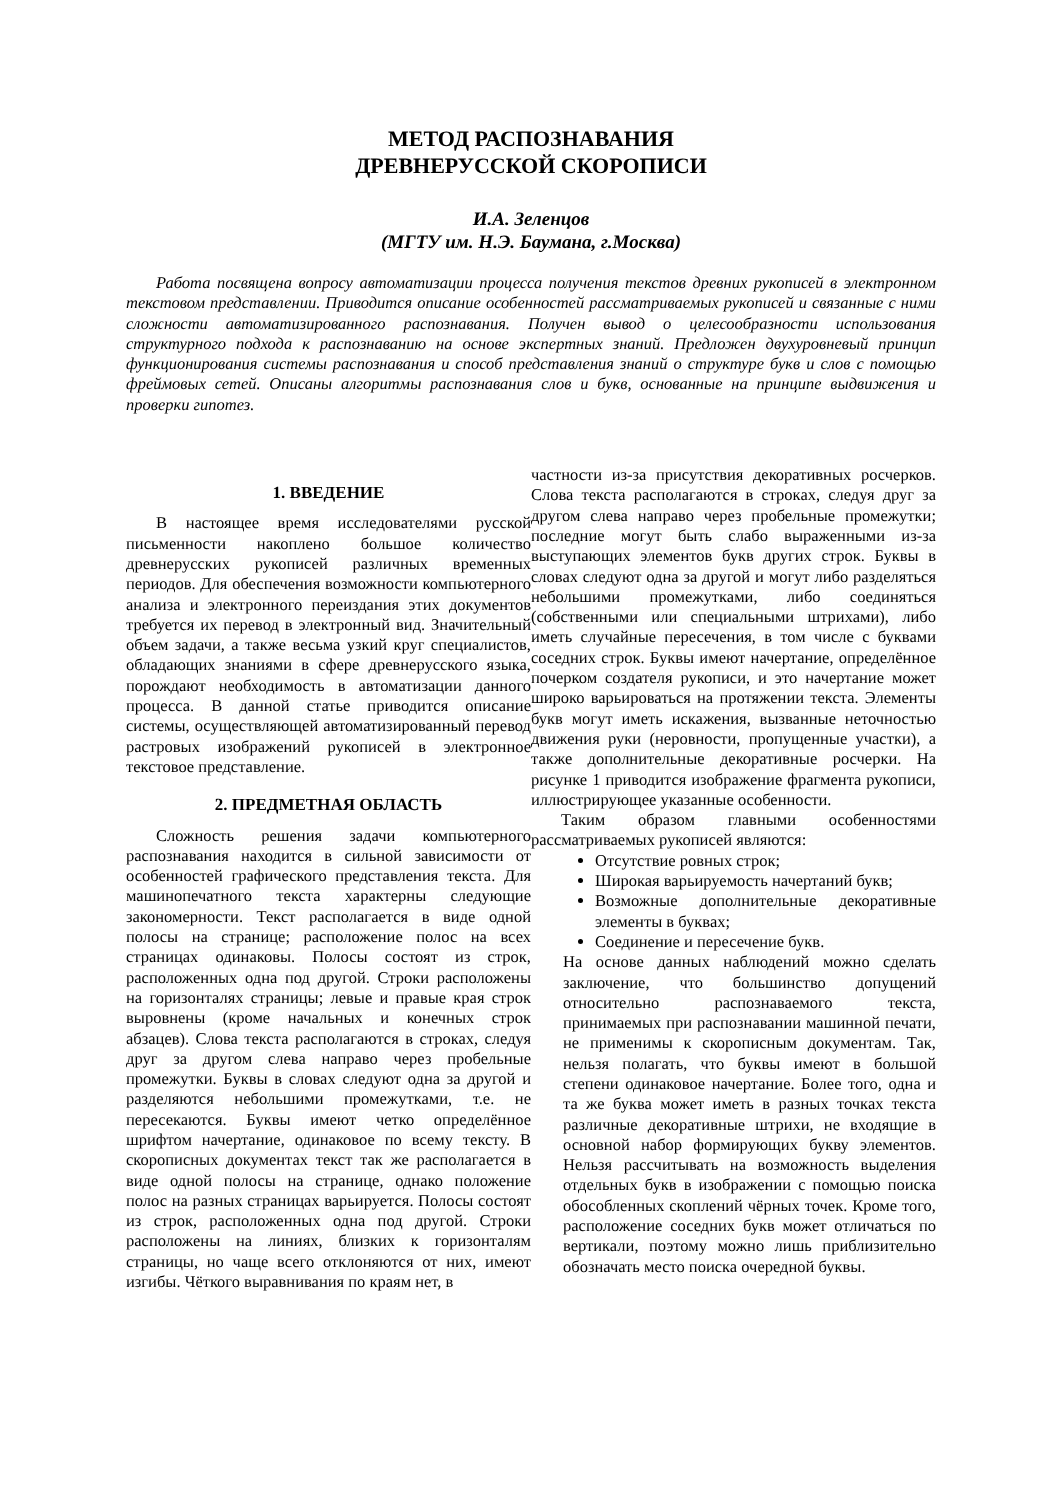МЕТОД РАСПОЗНАВАНИЯ
ДРЕВНЕРУССКОЙ СКОРОПИСИ
И.А. Зеленцов
(МГТУ им. Н.Э. Баумана, г.Москва)
Работа посвящена вопросу автоматизации процесса получения текстов древних рукописей в электронном текстовом представлении. Приводится описание особенностей рассматриваемых рукописей и связанные с ними сложности автоматизированного распознавания. Получен вывод о целесообразности использования структурного подхода к распознаванию на основе экспертных знаний. Предложен двухуровневый принцип функционирования системы распознавания и способ представления знаний о структуре букв и слов с помощью фреймовых сетей. Описаны алгоритмы распознавания слов и букв, основанные на принципе выдвижения и проверки гипотез.
1. ВВЕДЕНИЕ
В настоящее время исследователями русской письменности накоплено большое количество древнерусских рукописей различных временных периодов. Для обеспечения возможности компьютерного анализа и электронного переиздания этих документов требуется их перевод в электронный вид. Значительный объем задачи, а также весьма узкий круг специалистов, обладающих знаниями в сфере древнерусского языка, порождают необходимость в автоматизации данного процесса. В данной статье приводится описание системы, осуществляющей автоматизированный перевод растровых изображений рукописей в электронное текстовое представление.
2. ПРЕДМЕТНАЯ ОБЛАСТЬ
Сложность решения задачи компьютерного распознавания находится в сильной зависимости от особенностей графического представления текста. Для машинопечатного текста характерны следующие закономерности. Текст располагается в виде одной полосы на странице; расположение полос на всех страницах одинаковы. Полосы состоят из строк, расположенных одна под другой. Строки расположены на горизонталях страницы; левые и правые края строк выровнены (кроме начальных и конечных строк абзацев). Слова текста располагаются в строках, следуя друг за другом слева направо через пробельные промежутки. Буквы в словах следуют одна за другой и разделяются небольшими промежутками, т.е. не пересекаются. Буквы имеют четко определённое шрифтом начертание, одинаковое по всему тексту. В скорописных документах текст так же располагается в виде одной полосы на странице, однако положение полос на разных страницах варьируется. Полосы состоят из строк, расположенных одна под другой. Строки расположены на линиях, близких к горизонталям страницы, но чаще всего отклоняются от них, имеют изгибы. Чёткого выравнивания по краям нет, в
частности из-за присутствия декоративных росчерков. Слова текста располагаются в строках, следуя друг за другом слева направо через пробельные промежутки; последние могут быть слабо выраженными из-за выступающих элементов букв других строк. Буквы в словах следуют одна за другой и могут либо разделяться небольшими промежутками, либо соединяться (собственными или специальными штрихами), либо иметь случайные пересечения, в том числе с буквами соседних строк. Буквы имеют начертание, определённое почерком создателя рукописи, и это начертание может широко варьироваться на протяжении текста. Элементы букв могут иметь искажения, вызванные неточностью движения руки (неровности, пропущенные участки), а также дополнительные декоративные росчерки. На рисунке 1 приводится изображение фрагмента рукописи, иллюстрирующее указанные особенности.
Таким образом главными особенностями рассматриваемых рукописей являются:
Отсутствие ровных строк;
Широкая варьируемость начертаний букв;
Возможные дополнительные декоративные элементы в буквах;
Соединение и пересечение букв.
На основе данных наблюдений можно сделать заключение, что большинство допущений относительно распознаваемого текста, принимаемых при распознавании машинной печати, не применимы к скорописным документам. Так, нельзя полагать, что буквы имеют в большой степени одинаковое начертание. Более того, одна и та же буква может иметь в разных точках текста различные декоративные штрихи, не входящие в основной набор формирующих букву элементов. Нельзя рассчитывать на возможность выделения отдельных букв в изображении с помощью поиска обособленных скоплений чёрных точек. Кроме того, расположение соседних букв может отличаться по вертикали, поэтому можно лишь приблизительно обозначать место поиска очередной буквы.